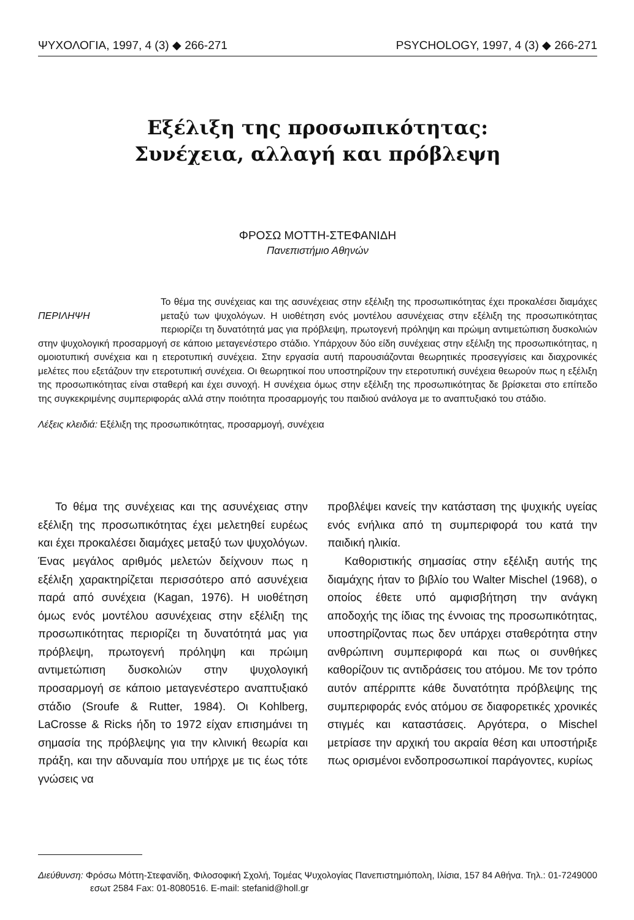ΨΥΧΟΛΟΓΙΑ, 1997, 4 (3) ◆ 266-271 PSYCHOLOGY, 1997, 4 (3) ◆ 266-271
Εξέλιξη της προσωπικότητας:
Συνέχεια, αλλαγή και πρόβλεψη
ΦΡΟΣΩ ΜΟΤΤΗ-ΣΤΕΦΑΝΙΔΗ
Πανεπιστήμιο Αθηνών
ΠΕΡΙΛΗΨΗ
Το θέμα της συνέχειας και της ασυνέχειας στην εξέλιξη της προσωπικότητας έχει προκαλέσει διαμάχες μεταξύ των ψυχολόγων. Η υιοθέτηση ενός μοντέλου ασυνέχειας στην εξέλιξη της προσωπικότητας περιορίζει τη δυνατότητά μας για πρόβλεψη, πρωτογενή πρόληψη και πρώιμη αντιμετώπιση δυσκολιών στην ψυχολογική προσαρμογή σε κάποιο μεταγενέστερο στάδιο. Υπάρχουν δύο είδη συνέχειας στην εξέλιξη της προσωπικότητας, η ομοιοτυπική συνέχεια και η ετεροτυπική συνέχεια. Στην εργασία αυτή παρουσιάζονται θεωρητικές προσεγγίσεις και διαχρονικές μελέτες που εξετάζουν την ετεροτυπική συνέχεια. Οι θεωρητικοί που υποστηρίζουν την ετεροτυπική συνέχεια θεωρούν πως η εξέλιξη της προσωπικότητας είναι σταθερή και έχει συνοχή. Η συνέχεια όμως στην εξέλιξη της προσωπικότητας δε βρίσκεται στο επίπεδο της συγκεκριμένης συμπεριφοράς αλλά στην ποιότητα προσαρμογής του παιδιού ανάλογα με το αναπτυξιακό του στάδιο.
Λέξεις κλειδιά: Εξέλιξη της προσωπικότητας, προσαρμογή, συνέχεια
Το θέμα της συνέχειας και της ασυνέχειας στην εξέλιξη της προσωπικότητας έχει μελετηθεί ευρέως και έχει προκαλέσει διαμάχες μεταξύ των ψυχολόγων. Ένας μεγάλος αριθμός μελετών δείχνουν πως η εξέλιξη χαρακτηρίζεται περισσότερο από ασυνέχεια παρά από συνέχεια (Kagan, 1976). Η υιοθέτηση όμως ενός μοντέλου ασυνέχειας στην εξέλιξη της προσωπικότητας περιορίζει τη δυνατότητά μας για πρόβλεψη, πρωτογενή πρόληψη και πρώιμη αντιμετώπιση δυσκολιών στην ψυχολογική προσαρμογή σε κάποιο μεταγενέστερο αναπτυξιακό στάδιο (Sroufe & Rutter, 1984). Οι Kohlberg, LaCrosse & Ricks ήδη το 1972 είχαν επισημάνει τη σημασία της πρόβλεψης για την κλινική θεωρία και πράξη, και την αδυναμία που υπήρχε με τις έως τότε γνώσεις να
προβλέψει κανείς την κατάσταση της ψυχικής υγείας ενός ενήλικα από τη συμπεριφορά του κατά την παιδική ηλικία.
Καθοριστικής σημασίας στην εξέλιξη αυτής της διαμάχης ήταν το βιβλίο του Walter Mischel (1968), ο οποίος έθετε υπό αμφισβήτηση την ανάγκη αποδοχής της ίδιας της έννοιας της προσωπικότητας, υποστηρίζοντας πως δεν υπάρχει σταθερότητα στην ανθρώπινη συμπεριφορά και πως οι συνθήκες καθορίζουν τις αντιδράσεις του ατόμου. Με τον τρόπο αυτόν απέρριπτε κάθε δυνατότητα πρόβλεψης της συμπεριφοράς ενός ατόμου σε διαφορετικές χρονικές στιγμές και καταστάσεις. Αργότερα, ο Mischel μετρίασε την αρχική του ακραία θέση και υποστήριξε πως ορισμένοι ενδοπροσωπικοί παράγοντες, κυρίως
Διεύθυνση: Φρόσω Μόττη-Στεφανίδη, Φιλοσοφική Σχολή, Τομέας Ψυχολογίας Πανεπιστημιόπολη, Ιλίσια, 157 84 Αθήνα. Τηλ.: 01-7249000 εσωτ 2584 Fax: 01-8080516. E-mail: stefanid@holl.gr